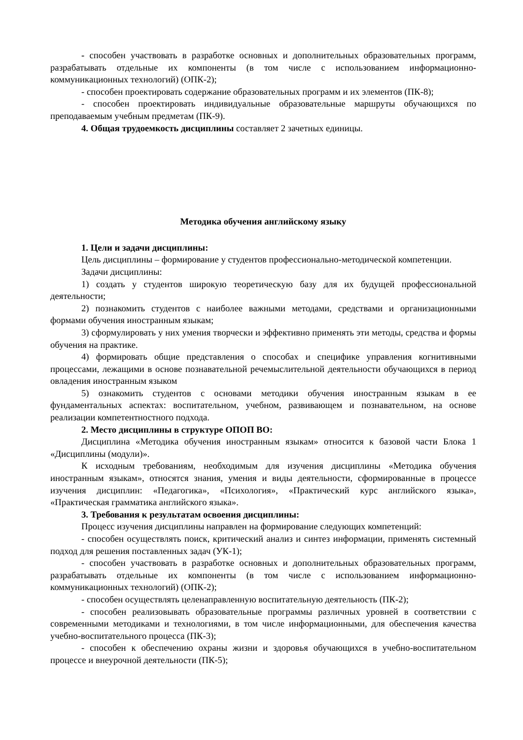- способен участвовать в разработке основных и дополнительных образовательных программ, разрабатывать отдельные их компоненты (в том числе с использованием информационно-коммуникационных технологий) (ОПК-2);
- способен проектировать содержание образовательных программ и их элементов (ПК-8);
- способен проектировать индивидуальные образовательные маршруты обучающихся по преподаваемым учебным предметам (ПК-9).
4. Общая трудоемкость дисциплины составляет 2 зачетных единицы.
Методика обучения английскому языку
1. Цели и задачи дисциплины:
Цель дисциплины – формирование у студентов профессионально-методической компетенции.
Задачи дисциплины:
1) создать у студентов широкую теоретическую базу для их будущей профессиональной деятельности;
2) познакомить студентов с наиболее важными методами, средствами и организационными формами обучения иностранным языкам;
3) сформулировать у них умения творчески и эффективно применять эти методы, средства и формы обучения на практике.
4) формировать общие представления о способах и специфике управления когнитивными процессами, лежащими в основе познавательной речемыслительной деятельности обучающихся в период овладения иностранным языком
5) ознакомить студентов с основами методики обучения иностранным языкам в ее фундаментальных аспектах: воспитательном, учебном, развивающем и познавательном, на основе реализации компетентностного подхода.
2. Место дисциплины в структуре ОПОП ВО:
Дисциплина «Методика обучения иностранным языкам» относится к базовой части Блока 1 «Дисциплины (модули)».
К исходным требованиям, необходимым для изучения дисциплины «Методика обучения иностранным языкам», относятся знания, умения и виды деятельности, сформированные в процессе изучения дисциплин: «Педагогика», «Психология», «Практический курс английского языка», «Практическая грамматика английского языка».
3. Требования к результатам освоения дисциплины:
Процесс изучения дисциплины направлен на формирование следующих компетенций:
- способен осуществлять поиск, критический анализ и синтез информации, применять системный подход для решения поставленных задач (УК-1);
- способен участвовать в разработке основных и дополнительных образовательных программ, разрабатывать отдельные их компоненты (в том числе с использованием информационно-коммуникационных технологий) (ОПК-2);
- способен осуществлять целенаправленную воспитательную деятельность (ПК-2);
- способен реализовывать образовательные программы различных уровней в соответствии с современными методиками и технологиями, в том числе информационными, для обеспечения качества учебно-воспитательного процесса (ПК-3);
- способен к обеспечению охраны жизни и здоровья обучающихся в учебно-воспитательном процессе и внеурочной деятельности (ПК-5);